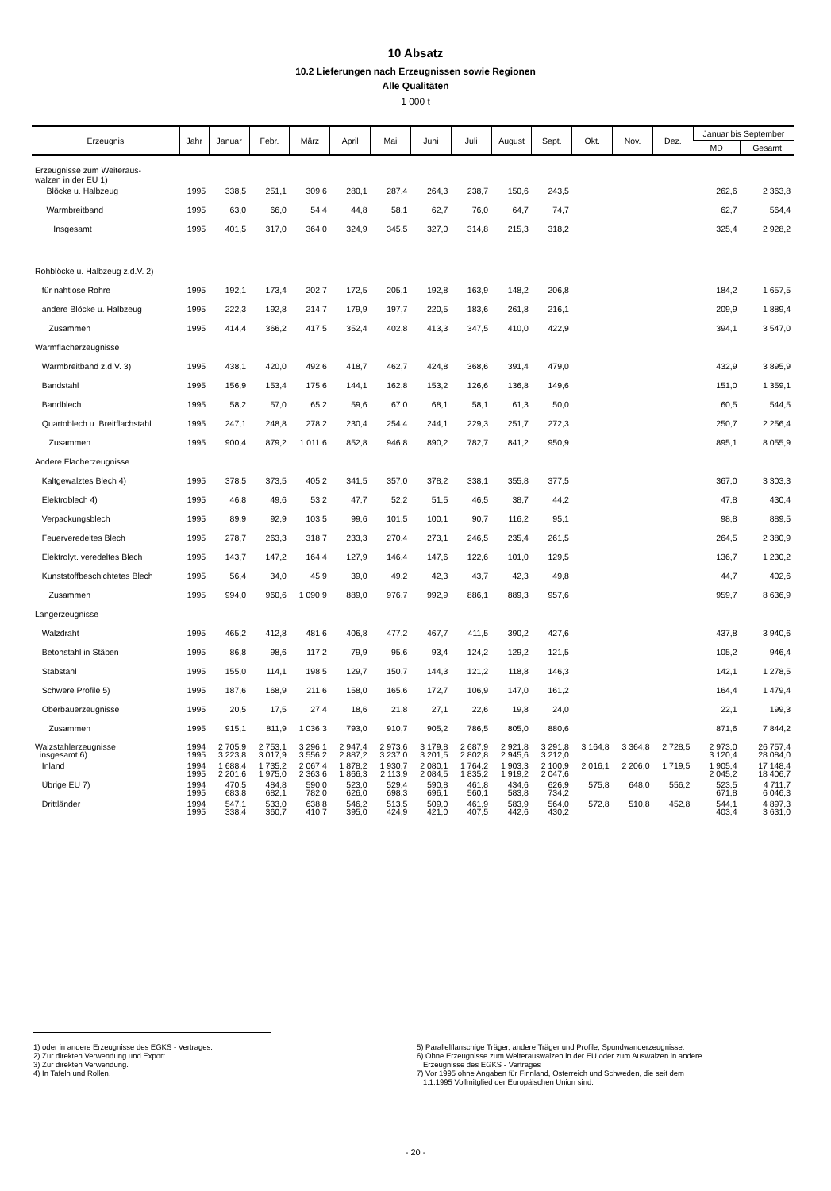10 Absatz
10.2 Lieferungen nach Erzeugnissen sowie Regionen
Alle Qualitäten
1 000 t
| Erzeugnis | Jahr | Januar | Febr. | März | April | Mai | Juni | Juli | August | Sept. | Okt. | Nov. | Dez. | Januar bis September | |
| --- | --- | --- | --- | --- | --- | --- | --- | --- | --- | --- | --- | --- | --- | --- | --- |
| | | | | | | | | | | | | | | MD | Gesamt |
| Erzeugnisse zum Weiteraus- walzen in der EU 1) | | | | | | | | | | | | | | | |
| Blöcke u. Halbzeug | 1995 | 338,5 | 251,1 | 309,6 | 280,1 | 287,4 | 264,3 | 238,7 | 150,6 | 243,5 | | | | 262,6 | 2 363,8 |
| Warmbreitband | 1995 | 63,0 | 66,0 | 54,4 | 44,8 | 58,1 | 62,7 | 76,0 | 64,7 | 74,7 | | | | 62,7 | 564,4 |
| Insgesamt | 1995 | 401,5 | 317,0 | 364,0 | 324,9 | 345,5 | 327,0 | 314,8 | 215,3 | 318,2 | | | | 325,4 | 2 928,2 |
| Rohblöcke u. Halbzeug z.d.V. 2) | | | | | | | | | | | | | | | |
| für nahtlose Rohre | 1995 | 192,1 | 173,4 | 202,7 | 172,5 | 205,1 | 192,8 | 163,9 | 148,2 | 206,8 | | | | 184,2 | 1 657,5 |
| andere Blöcke u. Halbzeug | 1995 | 222,3 | 192,8 | 214,7 | 179,9 | 197,7 | 220,5 | 183,6 | 261,8 | 216,1 | | | | 209,9 | 1 889,4 |
| Zusammen | 1995 | 414,4 | 366,2 | 417,5 | 352,4 | 402,8 | 413,3 | 347,5 | 410,0 | 422,9 | | | | 394,1 | 3 547,0 |
| Warmflacherzeugnisse | | | | | | | | | | | | | | | |
| Warmbreitband z.d.V. 3) | 1995 | 438,1 | 420,0 | 492,6 | 418,7 | 462,7 | 424,8 | 368,6 | 391,4 | 479,0 | | | | 432,9 | 3 895,9 |
| Bandstahl | 1995 | 156,9 | 153,4 | 175,6 | 144,1 | 162,8 | 153,2 | 126,6 | 136,8 | 149,6 | | | | 151,0 | 1 359,1 |
| Bandblech | 1995 | 58,2 | 57,0 | 65,2 | 59,6 | 67,0 | 68,1 | 58,1 | 61,3 | 50,0 | | | | 60,5 | 544,5 |
| Quartoblech u. Breitflachstahl | 1995 | 247,1 | 248,8 | 278,2 | 230,4 | 254,4 | 244,1 | 229,3 | 251,7 | 272,3 | | | | 250,7 | 2 256,4 |
| Zusammen | 1995 | 900,4 | 879,2 | 1 011,6 | 852,8 | 946,8 | 890,2 | 782,7 | 841,2 | 950,9 | | | | 895,1 | 8 055,9 |
| Andere Flacherzeugnisse | | | | | | | | | | | | | | | |
| Kaltgewalztes Blech 4) | 1995 | 378,5 | 373,5 | 405,2 | 341,5 | 357,0 | 378,2 | 338,1 | 355,8 | 377,5 | | | | 367,0 | 3 303,3 |
| Elektroblech 4) | 1995 | 46,8 | 49,6 | 53,2 | 47,7 | 52,2 | 51,5 | 46,5 | 38,7 | 44,2 | | | | 47,8 | 430,4 |
| Verpackungsblech | 1995 | 89,9 | 92,9 | 103,5 | 99,6 | 101,5 | 100,1 | 90,7 | 116,2 | 95,1 | | | | 98,8 | 889,5 |
| Feuerveredeltes Blech | 1995 | 278,7 | 263,3 | 318,7 | 233,3 | 270,4 | 273,1 | 246,5 | 235,4 | 261,5 | | | | 264,5 | 2 380,9 |
| Elektrolyt. veredeltes Blech | 1995 | 143,7 | 147,2 | 164,4 | 127,9 | 146,4 | 147,6 | 122,6 | 101,0 | 129,5 | | | | 136,7 | 1 230,2 |
| Kunststoffbeschichtetes Blech | 1995 | 56,4 | 34,0 | 45,9 | 39,0 | 49,2 | 42,3 | 43,7 | 42,3 | 49,8 | | | | 44,7 | 402,6 |
| Zusammen | 1995 | 994,0 | 960,6 | 1 090,9 | 889,0 | 976,7 | 992,9 | 886,1 | 889,3 | 957,6 | | | | 959,7 | 8 636,9 |
| Langerzeugnisse | | | | | | | | | | | | | | | |
| Walzdraht | 1995 | 465,2 | 412,8 | 481,6 | 406,8 | 477,2 | 467,7 | 411,5 | 390,2 | 427,6 | | | | 437,8 | 3 940,6 |
| Betonstahl in Stäben | 1995 | 86,8 | 98,6 | 117,2 | 79,9 | 95,6 | 93,4 | 124,2 | 129,2 | 121,5 | | | | 105,2 | 946,4 |
| Stabstahl | 1995 | 155,0 | 114,1 | 198,5 | 129,7 | 150,7 | 144,3 | 121,2 | 118,8 | 146,3 | | | | 142,1 | 1 278,5 |
| Schwere Profile 5) | 1995 | 187,6 | 168,9 | 211,6 | 158,0 | 165,6 | 172,7 | 106,9 | 147,0 | 161,2 | | | | 164,4 | 1 479,4 |
| Oberbauerzeugnisse | 1995 | 20,5 | 17,5 | 27,4 | 18,6 | 21,8 | 27,1 | 22,6 | 19,8 | 24,0 | | | | 22,1 | 199,3 |
| Zusammen | 1995 | 915,1 | 811,9 | 1 036,3 | 793,0 | 910,7 | 905,2 | 786,5 | 805,0 | 880,6 | | | | 871,6 | 7 844,2 |
| Walzstahlerzeugnisse insgesamt 6) | 1994 1995 | 2 705,9 3 223,8 | 2 753,1 3 017,9 | 3 296,1 3 556,2 | 2 947,4 2 887,2 | 2 973,6 3 237,0 | 3 179,8 3 201,5 | 2 687,9 2 802,8 | 2 921,8 2 945,6 | 3 291,8 3 212,0 | 3 164,8 | 3 364,8 | 2 728,5 | 2 973,0 3 120,4 | 26 757,4 28 084,0 |
| Inland | 1994 1995 | 1 688,4 2 201,6 | 1 735,2 1 975,0 | 2 067,4 2 363,6 | 1 878,2 1 866,3 | 1 930,7 2 113,9 | 2 080,1 2 084,5 | 1 764,2 1 835,2 | 1 903,3 1 919,2 | 2 100,9 2 047,6 | 2 016,1 | 2 206,0 | 1 719,5 | 1 905,4 2 045,2 | 17 148,4 18 406,7 |
| Übrige EU 7) | 1994 1995 | 470,5 683,8 | 484,8 682,1 | 590,0 782,0 | 523,0 626,0 | 529,4 698,3 | 590,8 696,1 | 461,8 560,1 | 434,6 583,8 | 626,9 734,2 | 575,8 | 648,0 | 556,2 | 523,5 671,8 | 4 711,7 6 046,3 |
| Drittländer | 1994 1995 | 547,1 338,4 | 533,0 360,7 | 638,8 410,7 | 546,2 395,0 | 513,5 424,9 | 509,0 421,0 | 461,9 407,5 | 583,9 442,6 | 564,0 430,2 | 572,8 | 510,8 | 452,8 | 544,1 403,4 | 4 897,3 3 631,0 |
1) oder in andere Erzeugnisse des EGKS - Vertrages.
2) Zur direkten Verwendung und Export.
3) Zur direkten Verwendung.
4) In Tafeln und Rollen.
5) Parallelflanschige Träger, andere Träger und Profile, Spundwanderzeugnisse.
6) Ohne Erzeugnisse zum Weiterauswalzen in der EU oder zum Auswalzen in andere
Erzeugnisse des EGKS - Vertrages
7) Vor 1995 ohne Angaben für Finnland, Österreich und Schweden, die seit dem
1.1.1995 Vollmitglied der Europäischen Union sind.
- 20 -